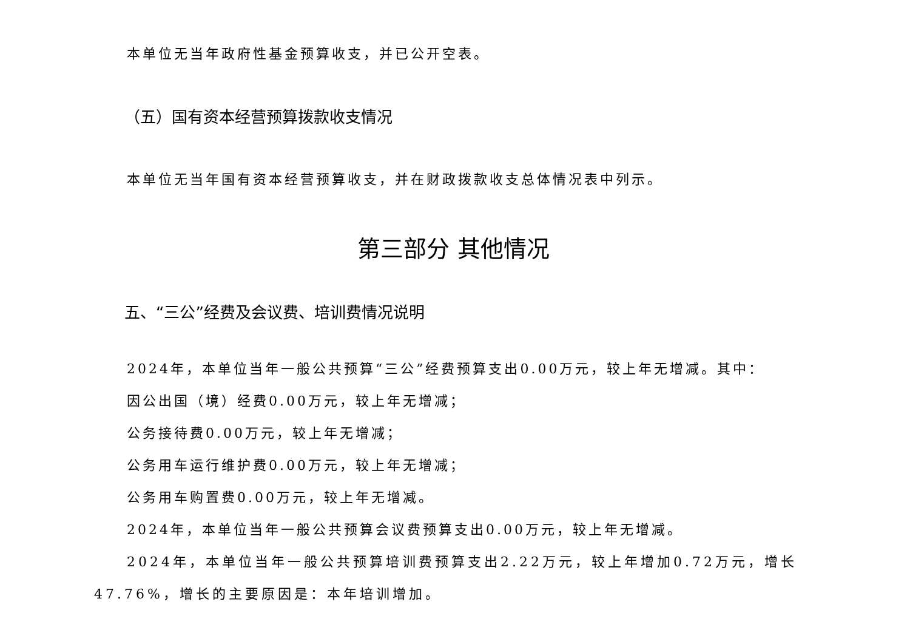本单位无当年政府性基金预算收支，并已公开空表。
（五）国有资本经营预算拨款收支情况
本单位无当年国有资本经营预算收支，并在财政拨款收支总体情况表中列示。
第三部分 其他情况
五、“三公”经费及会议费、培训费情况说明
2024年，本单位当年一般公共预算“三公”经费预算支出0.00万元，较上年无增减。其中：
因公出国（境）经费0.00万元，较上年无增减；
公务接待费0.00万元，较上年无增减；
公务用车运行维护费0.00万元，较上年无增减；
公务用车购置费0.00万元，较上年无增减。
2024年，本单位当年一般公共预算会议费预算支出0.00万元，较上年无增减。
2024年，本单位当年一般公共预算培训费预算支出2.22万元，较上年增加0.72万元，增长47.76%，增长的主要原因是：本年培训增加。